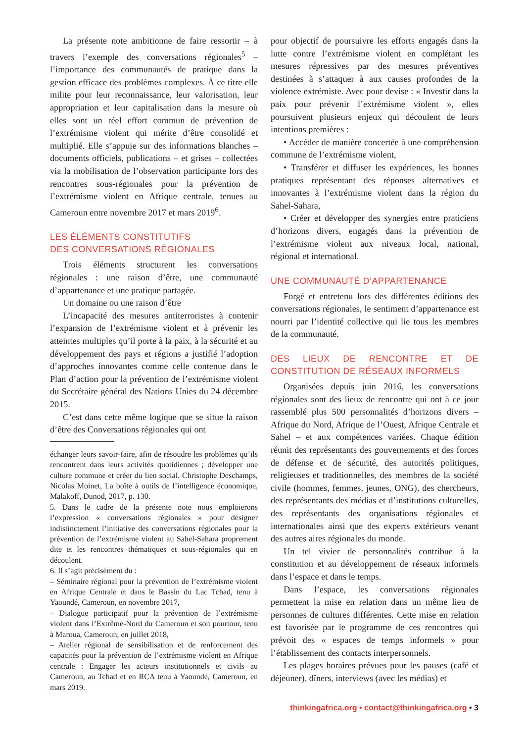La présente note ambitionne de faire ressortir – à travers l’exemple des conversations régionales<sup>5</sup> – l’importance des communautés de pratique dans la gestion efficace des problèmes complexes. À ce titre elle milite pour leur reconnaissance, leur valorisation, leur appropriation et leur capitalisation dans la mesure où elles sont un réel effort commun de prévention de l’extrémisme violent qui mérite d’être consolidé et multiplié. Elle s’appuie sur des informations blanches – documents officiels, publications – et grises – collectées via la mobilisation de l’observation participante lors des rencontres sous-régionales pour la prévention de l’extrémisme violent en Afrique centrale, tenues au Cameroun entre novembre 2017 et mars 2019<sup>6</sup>.
LES ÉLÉMENTS CONSTITUTIFS
DES CONVERSATIONS RÉGIONALES
Trois éléments structurent les conversations régionales : une raison d’être, une communauté d’appartenance et une pratique partagée.
Un domaine ou une raison d’être
L’incapacité des mesures antiterroristes à contenir l’expansion de l’extrémisme violent et à prévenir les atteintes multiples qu’il porte à la paix, à la sécurité et au développement des pays et régions a justifié l’adoption d’approches innovantes comme celle contenue dans le Plan d’action pour la prévention de l’extrémisme violent du Secrétaire général des Nations Unies du 24 décembre 2015.
C’est dans cette même logique que se situe la raison d’être des Conversations régionales qui ont
échanger leurs savoir-faire, afin de résoudre les problèmes qu’ils rencontrent dans leurs activités quotidiennes ; développer une culture commune et créer du lien social. Christophe Deschamps, Nicolas Moinet, La boîte à outils de l’intelligence économique, Malakoff, Dunod, 2017, p. 130.
5. Dans le cadre de la présente note nous emploierons l’expression « conversations régionales » pour désigner indistinctement l’initiative des conversations régionales pour la prévention de l’extrémisme violent au Sahel-Sahara proprement dite et les rencontres thématiques et sous-régionales qui en découlent.
6. Il s’agit précisément du :
– Séminaire régional pour la prévention de l’extrémisme violent en Afrique Centrale et dans le Bassin du Lac Tchad, tenu à Yaoundé, Cameroun, en novembre 2017,
– Dialogue participatif pour la prévention de l’extrémisme violent dans l’Extrême-Nord du Cameroun et son pourtour, tenu à Maroua, Cameroun, en juillet 2018,
– Atelier régional de sensibilisation et de renforcement des capacités pour la prévention de l’extrémisme violent en Afrique centrale : Engager les acteurs institutionnels et civils au Cameroun, au Tchad et en RCA tenu à Yaoundé, Cameroun, en mars 2019.
pour objectif de poursuivre les efforts engagés dans la lutte contre l’extrémisme violent en complétant les mesures répressives par des mesures préventives destinées à s’attaquer à aux causes profondes de la violence extrémiste. Avec pour devise : « Investir dans la paix pour prévenir l’extrémisme violent », elles poursuivent plusieurs enjeux qui découlent de leurs intentions premières :
• Accéder de manière concertée à une compréhension commune de l’extrémisme violent,
• Transférer et diffuser les expériences, les bonnes pratiques représentant des réponses alternatives et innovantes à l’extrémisme violent dans la région du Sahel-Sahara,
• Créer et développer des synergies entre praticiens d’horizons divers, engagés dans la prévention de l’extrémisme violent aux niveaux local, national, régional et international.
UNE COMMUNAUTÉ D’APPARTENANCE
Forgé et entretenu lors des différentes éditions des conversations régionales, le sentiment d’appartenance est nourri par l’identité collective qui lie tous les membres de la communauté.
DES LIEUX DE RENCONTRE ET DE CONSTITUTION DE RÉSEAUX INFORMELS
Organisées depuis juin 2016, les conversations régionales sont des lieux de rencontre qui ont à ce jour rassemblé plus 500 personnalités d’horizons divers – Afrique du Nord, Afrique de l’Ouest, Afrique Centrale et Sahel – et aux compétences variées. Chaque édition réunit des représentants des gouvernements et des forces de défense et de sécurité, des autorités politiques, religieuses et traditionnelles, des membres de la société civile (hommes, femmes, jeunes, ONG), des chercheurs, des représentants des médias et d’institutions culturelles, des représentants des organisations régionales et internationales ainsi que des experts extérieurs venant des autres aires régionales du monde.
Un tel vivier de personnalités contribue à la constitution et au développement de réseaux informels dans l’espace et dans le temps.
Dans l’espace, les conversations régionales permettent la mise en relation dans un même lieu de personnes de cultures différentes. Cette mise en relation est favorisée par le programme de ces rencontres qui prévoit des « espaces de temps informels » pour l’établissement des contacts interpersonnels.
Les plages horaires prévues pour les pauses (café et déjeuner), dîners, interviews (avec les médias) et
thinkingafrica.org • contact@thinkingafrica.org • 3